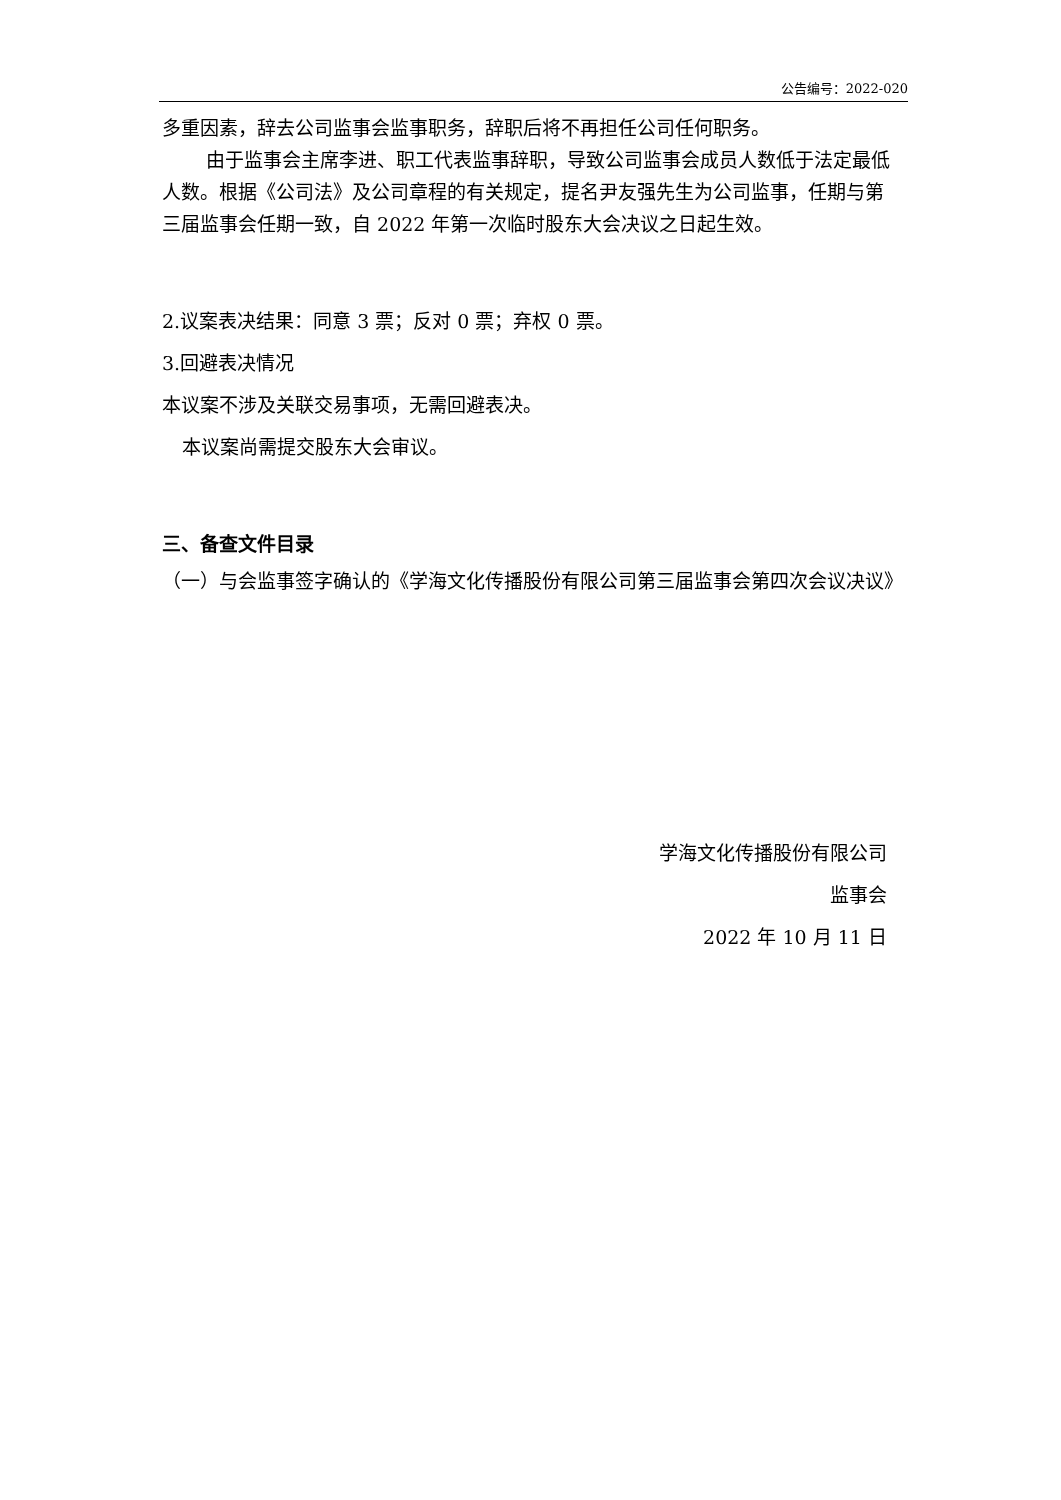公告编号：2022-020
多重因素，辞去公司监事会监事职务，辞职后将不再担任公司任何职务。
由于监事会主席李进、职工代表监事辞职，导致公司监事会成员人数低于法定最低人数。根据《公司法》及公司章程的有关规定，提名尹友强先生为公司监事，任期与第三届监事会任期一致，自 2022 年第一次临时股东大会决议之日起生效。
2.议案表决结果：同意 3 票；反对 0 票；弃权 0 票。
3.回避表决情况
本议案不涉及关联交易事项，无需回避表决。
本议案尚需提交股东大会审议。
三、备查文件目录
（一）与会监事签字确认的《学海文化传播股份有限公司第三届监事会第四次会议决议》
学海文化传播股份有限公司
监事会
2022 年 10 月 11 日